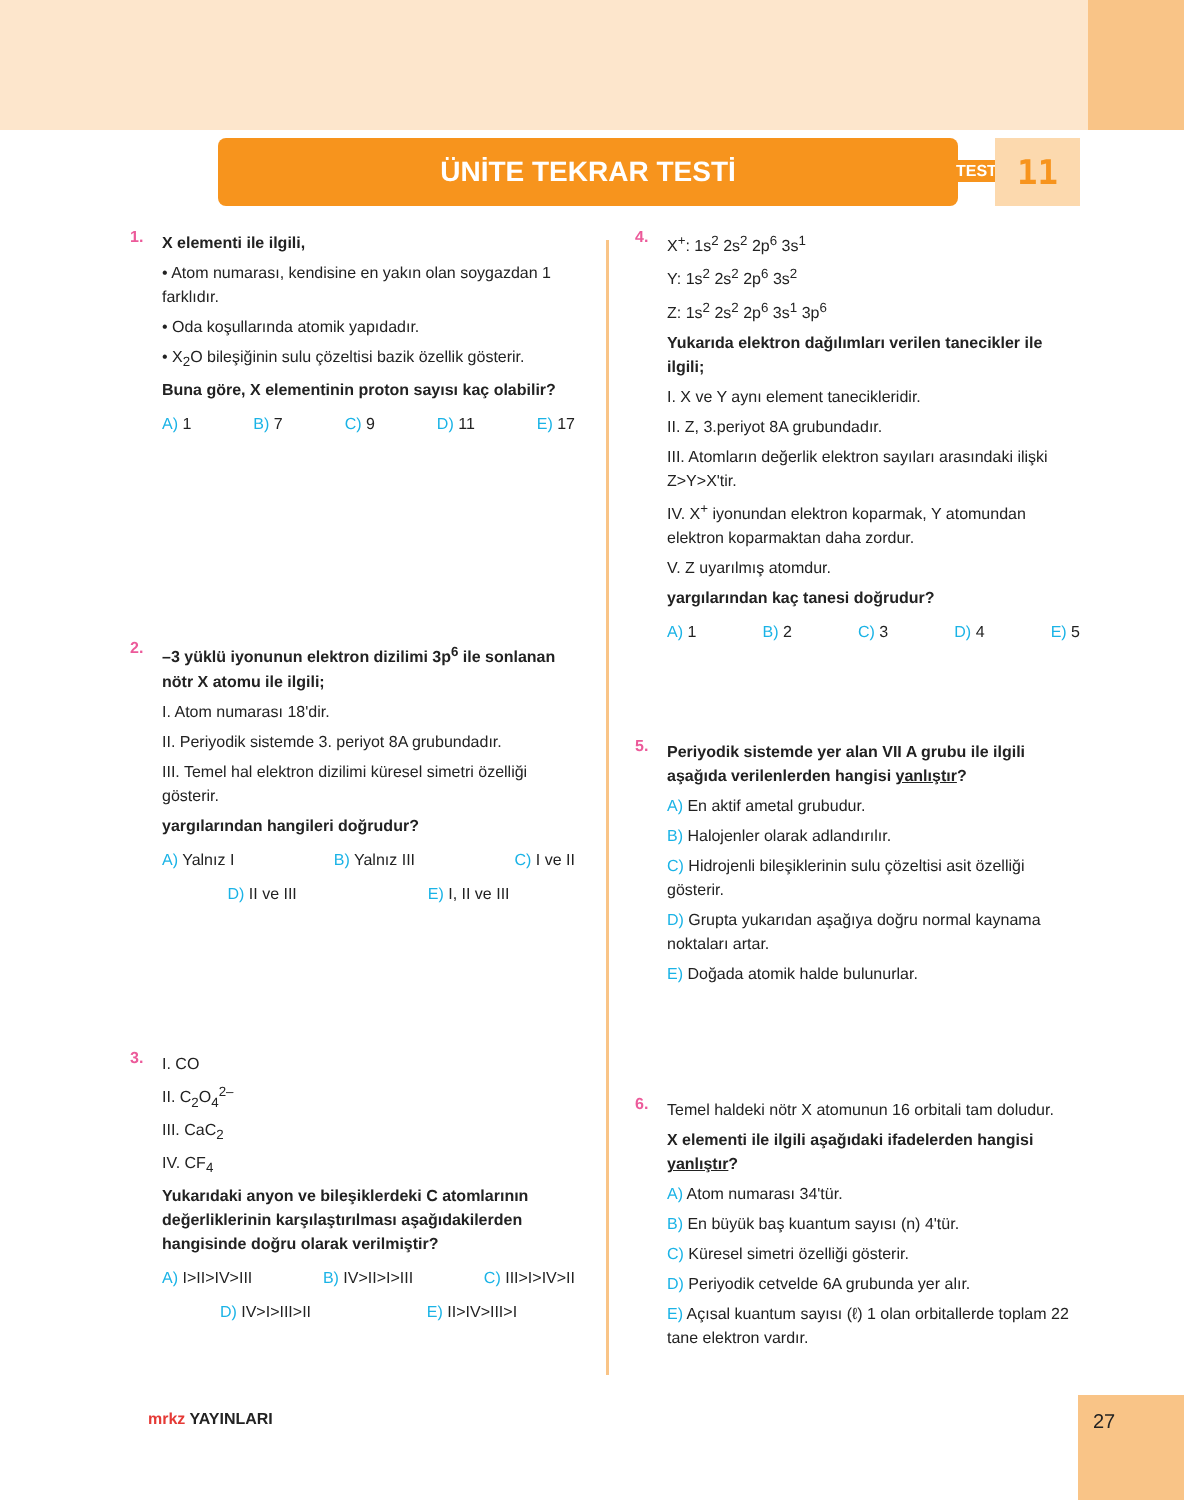ÜNİTE TEKRAR TESTİ TEST 11
1.
X elementi ile ilgili,
• Atom numarası, kendisine en yakın olan soygazdan 1 farklıdır.
• Oda koşullarında atomik yapıdadır.
• X<sub>2</sub>O bileşiğinin sulu çözeltisi bazik özellik gösterir.
Buna göre, X elementinin proton sayısı kaç olabilir?
A) 1 B) 7 C) 9 D) 11 E) 17
2.
–3 yüklü iyonunun elektron dizilimi 3p<sup>6</sup> ile sonlanan nötr X atomu ile ilgili;
I. Atom numarası 18'dir.
II. Periyodik sistemde 3. periyot 8A grubundadır.
III. Temel hal elektron dizilimi küresel simetri özelliği gösterir.
yargılarından hangileri doğrudur?
A) Yalnız I B) Yalnız III C) I ve II
D) II ve III E) I, II ve III
3.
I. CO
II. C<sub>2</sub>O<sub>4</sub><sup>2–</sup>
III. CaC<sub>2</sub>
IV. CF<sub>4</sub>
Yukarıdaki anyon ve bileşiklerdeki C atomlarının değerliklerinin karşılaştırılması aşağıdakilerden hangisinde doğru olarak verilmiştir?
A) I>II>IV>III B) IV>II>I>III C) III>I>IV>II
D) IV>I>III>II E) II>IV>III>I
4.
X<sup>+</sup>: 1s<sup>2</sup> 2s<sup>2</sup> 2p<sup>6</sup> 3s<sup>1</sup>
Y: 1s<sup>2</sup> 2s<sup>2</sup> 2p<sup>6</sup> 3s<sup>2</sup>
Z: 1s<sup>2</sup> 2s<sup>2</sup> 2p<sup>6</sup> 3s<sup>1</sup> 3p<sup>6</sup>
Yukarıda elektron dağılımları verilen tanecikler ile ilgili;
I. X ve Y aynı element tanecikleridir.
II. Z, 3.periyot 8A grubundadır.
III. Atomların değerlik elektron sayıları arasındaki ilişki Z>Y>X'tir.
IV. X<sup>+</sup> iyonundan elektron koparmak, Y atomundan elektron koparmaktan daha zordur.
V. Z uyarılmış atomdur.
yargılarından kaç tanesi doğrudur?
A) 1 B) 2 C) 3 D) 4 E) 5
5.
Periyodik sistemde yer alan VII A grubu ile ilgili aşağıda verilenlerden hangisi yanlıştır?
A) En aktif ametal grubudur.
B) Halojenler olarak adlandırılır.
C) Hidrojenli bileşiklerinin sulu çözeltisi asit özelliği gösterir.
D) Grupta yukarıdan aşağıya doğru normal kaynama noktaları artar.
E) Doğada atomik halde bulunurlar.
6.
Temel haldeki nötr X atomunun 16 orbitali tam doludur.
X elementi ile ilgili aşağıdaki ifadelerden hangisi yanlıştır?
A) Atom numarası 34'tür.
B) En büyük baş kuantum sayısı (n) 4'tür.
C) Küresel simetri özelliği gösterir.
D) Periyodik cetvelde 6A grubunda yer alır.
E) Açısal kuantum sayısı (ℓ) 1 olan orbitallerde toplam 22 tane elektron vardır.
mrkz YAYINLARI
27